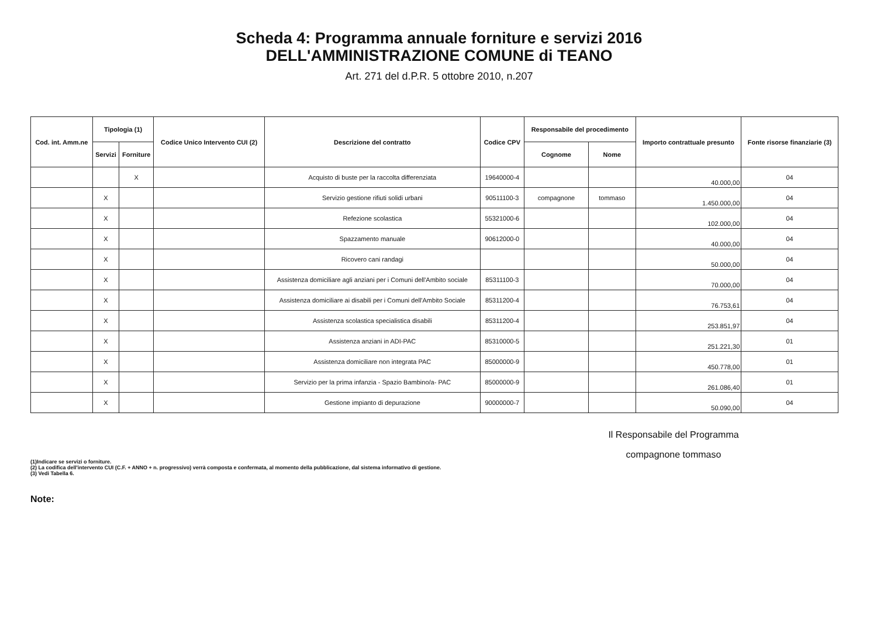Scheda 4: Programma annuale forniture e servizi 2016
DELL'AMMINISTRAZIONE COMUNE di TEANO
Art. 271 del d.P.R. 5 ottobre 2010, n.207
| Cod. int. Amm.ne | Tipologia (1) | | Codice Unico Intervento CUI (2) | Descrizione del contratto | Codice CPV | Responsabile del procedimento | | Importo contrattuale presunto | Fonte risorse finanziarie (3) |
| --- | --- | --- | --- | --- | --- | --- | --- | --- | --- |
| | Servizi | Forniture | | | | Cognome | Nome | | |
| | | X | | Acquisto di buste per la raccolta differenziata | 19640000-4 | | | 40.000,00 | 04 |
| | X | | | Servizio gestione rifiuti solidi urbani | 90511100-3 | compagnone | tommaso | 1.450.000,00 | 04 |
| | X | | | Refezione scolastica | 55321000-6 | | | 102.000,00 | 04 |
| | X | | | Spazzamento manuale | 90612000-0 | | | 40.000,00 | 04 |
| | X | | | Ricovero cani randagi | | | | 50.000,00 | 04 |
| | X | | | Assistenza domiciliare agli anziani per i Comuni dell'Ambito sociale | 85311100-3 | | | 70.000,00 | 04 |
| | X | | | Assistenza domiciliare ai disabili per i Comuni dell'Ambito Sociale | 85311200-4 | | | 76.753,61 | 04 |
| | X | | | Assistenza scolastica specialistica disabili | 85311200-4 | | | 253.851,97 | 04 |
| | X | | | Assistenza anziani in ADI-PAC | 85310000-5 | | | 251.221,30 | 01 |
| | X | | | Assistenza domiciliare non integrata PAC | 85000000-9 | | | 450.778,00 | 01 |
| | X | | | Servizio per la prima infanzia - Spazio Bambino/a- PAC | 85000000-9 | | | 261.086,40 | 01 |
| | X | | | Gestione impianto di depurazione | 90000000-7 | | | 50.090,00 | 04 |
Il Responsabile del Programma
compagnone tommaso
(1)Indicare se servizi o forniture.
(2) La codifica dell'intervento CUI (C.F. + ANNO + n. progressivo) verrà composta e confermata, al momento della pubblicazione, dal sistema informativo di gestione.
(3) Vedi Tabella 6.
Note: